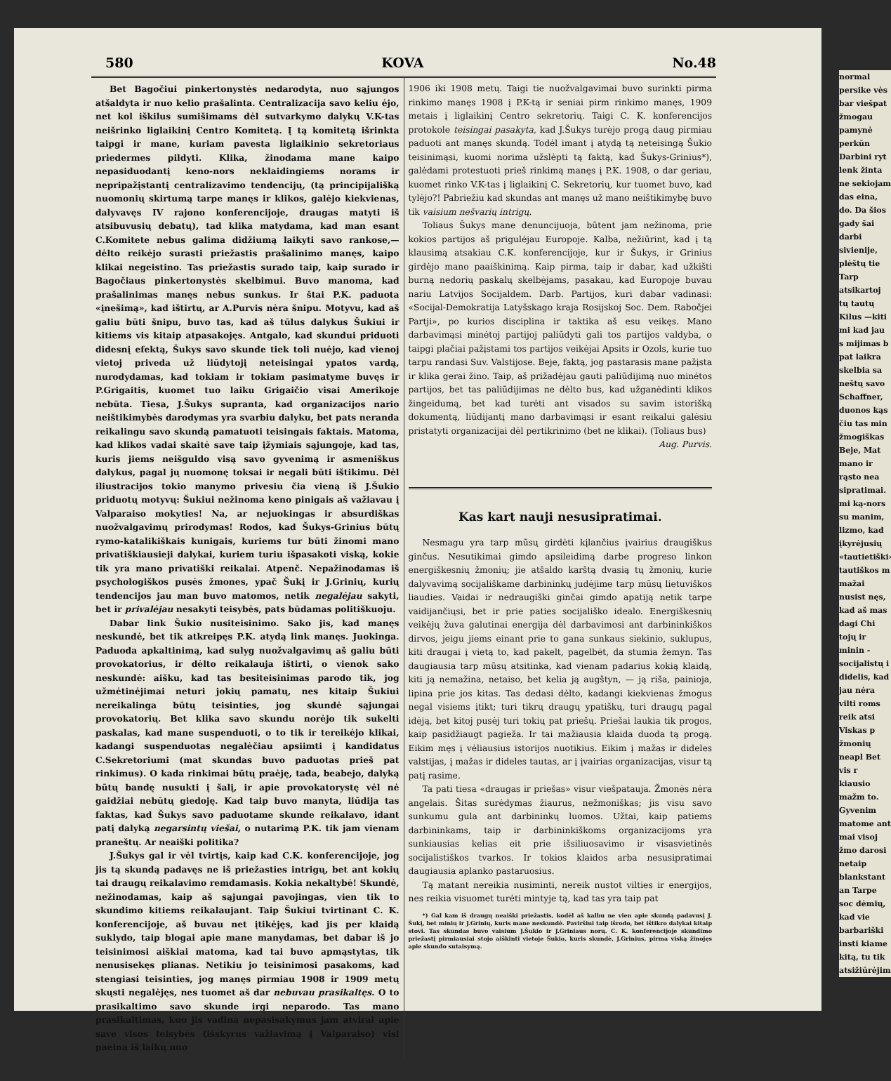580 KOVA No.48
Bet Bagočiui pinkertonystės nedarodyta, nuo sąjungos atšaldyta ir nuo kelio prašalinta. Centralizacija savo keliu ėjo, net kol iškilus sumišimams dėl sutvarkymo dalykų V.K-tas neišrinko liglaikinį Centro Komitetą. Į tą komitetą išrinkta taipgi ir mane, kuriam pavesta liglaikinio sekretoriaus priedermes pildyti. Klika, žinodama mane kaipo nepasiduodantį keno-nors neklaidingiems norams ir nepripažįstantį centralizavimo tendencijų, (tą principijališką nuomonių skirtumą tarpe manęs ir klikos, galėjo kiekvienas, dalyvavęs IV rajono konferencijoje, draugas matyti iš atsibuvusių debatų), tad klika matydama, kad man esant C.Komitete nebus galima didžiumą laikyti savo rankose,— dėlto reikėjo surasti priežastis prašalinimo manęs, kaipo klikai negeistino. Tas priežastis surado taip, kaip surado ir Bagočiaus pinkertonystės skelbimui. Buvo manoma, kad prašalinimas manęs nebus sunkus. Ir štai P.K. paduota «įnešimą», kad ištirtų, ar A.Purvis nėra šnipu. Motyvu, kad aš galiu būti šnipu, buvo tas, kad aš tūlus dalykus Šukiui ir kitiems vis kitaip atpasakojęs. Antgalo, kad skundui priduoti didesnį efektą, Šukys savo skunde tiek toli nuėjo, kad vienoj vietoj priveda už liūdytojį neteisingai ypatos vardą, nurodydamas, kad tokiam ir tokiam pasimatyme buvęs ir P.Grigaitis, kuomet tuo laiku Grigaičio visai Amerikoje nebūta. Tiesa, J.Šukys supranta, kad organizacijos nario neištikimybės darodymas yra svarbiu dalyku, bet pats neranda reikalingu savo skundą pamatuoti teisingais faktais. Matoma, kad klikos vadai skaitė save taip įžymiais sąjungoje, kad tas, kuris jiems neišguldo visą savo gyvenimą ir asmeniškus dalykus, pagal jų nuomonę toksai ir negali būti ištikimu. Dėl iliustracijos tokio manymo privesiu čia vieną iš J.Šukio priduotų motyvų: Šukiui nežinoma keno pinigais aš važiavau į Valparaiso mokyties! Na, ar nejuokingas ir absurdiškas nuožvalgavimų prirodymas! Rodos, kad Šukys-Grinius būtų rymo-katalikiškais kunigais, kuriems tur būti žinomi mano privatiškiausieji dalykai, kuriem turiu išpasakoti viską, kokie tik yra mano privatiški reikalai. Atpenč. Nepažinodamas iš psychologiškos pusės žmones, ypač Šukį ir J.Grinių, kurių tendencijos jau man buvo matomos, netik negalėjau sakyti, bet ir privalėjau nesakyti teisybės, pats būdamas politiškuoju.
Dabar link Šukio nusiteisinimo. Sako jis, kad manęs neskundė, bet tik atkreipęs P.K. atydą link manęs. Juokinga. Paduoda apkaltinimą, kad sulyg nuožvalgavimų aš galiu būti provokatorius, ir dėlto reikalauja ištirti, o vienok sako neskundė: aišku, kad tas besiteisinimas parodo tik, jog užmėtinėjimai neturi jokių pamatų, nes kitaip Šukiui nereikalinga būtų teisinties, jog skundė sąjungai provokatorių. Bet klika savo skundu norėjo tik sukelti paskalas, kad mane suspenduoti, o to tik ir tereikėjo klikai, kadangi suspenduotas negalėčiau apsiimti į kandidatus C.Sekretoriumi (mat skundas buvo paduotas prieš pat rinkimus). O kada rinkimai būtų praėję, tada, beabejo, dalyką būtų bandę nusukti į šalį, ir apie provokatorystę vėl nė gaidžiai nebūtų giedoję. Kad taip buvo manyta, liūdija tas faktas, kad Šukys savo paduotame skunde reikalavo, idant patį dalyką negarsintų viešai, o nutarimą P.K. tik jam vienam praneštų. Ar neaiški politika?
J.Šukys gal ir vėl tvirtįs, kaip kad C.K. konferencijoje, jog jis tą skundą padavęs ne iš priežasties intrigų, bet ant kokių tai draugų reikalavimo remdamasis. Kokia nekaltybė! Skundė, nežinodamas, kaip aš sąjungai pavojingas, vien tik to skundimo kitiems reikalaujant. Taip Šukiui tvirtinant C. K. konferencijoje, aš buvau net įtikėjęs, kad jis per klaidą suklydo, taip blogai apie mane manydamas, bet dabar iš jo teisinimosi aiškiai matoma, kad tai buvo apmąstytas, tik nenusisekęs plianas. Netikiu jo teisinimosi pasakoms, kad stengiasi teisinties, jog manęs pirmiau 1908 ir 1909 metų skųsti negalėjęs, nes tuomet aš dar nebuvau prasikaltęs. O to prasikaltimo savo skunde irgi neparodo. Tas mano prasikaltimas, kuo jis vadina nepasisakymus jam atvirai apie save visos teisybės (išskyrus važiavimą į Valparaiso) visi paeina iš laikų nuo
1906 iki 1908 metų. Taigi tie nuožvalgavimai buvo surinkti pirma rinkimo manęs 1908 į P.K-tą ir seniai pirm rinkimo manęs, 1909 metais į liglaikinį Centro sekretorių. Taigi C. K. konferencijos protokole teisingai pasakyta, kad J.Šukys turėjo progą daug pirmiau paduoti ant manęs skundą. Todėl imant į atydą tą neteisingą Šukio teisinimąsi, kuomi norima užslėpti tą faktą, kad Šukys-Grinius*), galėdami protestuoti prieš rinkimą manęs į P.K. 1908, o dar geriau, kuomet rinko V.K-tas į liglaikinį C. Sekretorių, kur tuomet buvo, kad tylėjo?! Pabriežiu kad skundas ant manęs už mano neištikimybę buvo tik vaisium nešvarių intrigų.
Toliaus Šukys mane denuncijuoja, būtent jam nežinoma, prie kokios partijos aš prigulėjau Europoje. Kalba, nežiūrint, kad į tą klausimą atsakiau C.K. konferencijoje, kur ir Šukys, ir Grinius girdėjo mano paaiškinimą. Kaip pirma, taip ir dabar, kad užkišti burną nedorių paskalų skelbėjams, pasakau, kad Europoje buvau nariu Latvijos Socijaldem. Darb. Partijos, kuri dabar vadinasi: «Socijal-Demokratija Latyšskago kraja Rosijskoj Soc. Dem. Rabočjei Partji», po kurios disciplina ir taktika aš esu veikęs. Mano darbavimąsi minėtoj partijoj paliūdyti gali tos partijos valdyba, o taipgi plačiai pažįstami tos partijos veikėjai Apsits ir Ozols, kurie tuo tarpu randasi Suv. Valstijose. Beje, faktą, jog pastarasis mane pažįsta ir klika gerai žino. Taip, aš prižadėjau gauti paliūdijimą nuo minėtos partijos, bet tas paliūdijimas ne dėlto bus, kad užganėdinti klikos žingeidumą, bet kad turėti ant visados su savim istorišką dokumentą, liūdijantį mano darbavimąsi ir esant reikalui galėsiu pristatyti organizacijai dėl pertikrinimo (bet ne klikai). (Toliaus bus)
Aug. Purvis.
Kas kart nauji nesusipratimai.
Nesmagu yra tarp mūsų girdėti kįlančius įvairius draugiškus ginčus. Nesutikimai gimdo apsileidimą darbe progreso linkon energiškesnių žmonių; jie atšaldo karštą dvasią tų žmonių, kurie dalyvavimą socijališkame darbininkų judėjime tarp mūsų lietuviškos liaudies. Vaidai ir nedraugiški ginčai gimdo apatiją netik tarpe vaidijančiųsi, bet ir prie paties socijališko idealo. Energiškesnių veikėjų žuva galutinai energija dėl darbavimosi ant darbininkiškos dirvos, jeigu jiems einant prie to gana sunkaus siekinio, suklupus, kiti draugai į vietą to, kad pakelt, pagelbėt, da stumia žemyn. Tas daugiausia tarp mūsų atsitinka, kad vienam padarius kokią klaidą, kiti ją nemažina, netaiso, bet kelia ją augštyn, — ją riša, painioja, lipina prie jos kitas. Tas dedasi dėlto, kadangi kiekvienas žmogus negal visiems įtikt; turi tikrų draugų ypatiškų, turi draugų pagal idėją, bet kitoj pusėj turi tokių pat priešų. Priešai laukia tik progos, kaip pasidžiaugt pagieža. Ir tai mažiausia klaida duoda tą progą. Eikim męs į vėliausius istorijos nuotikius. Eikim į mažas ir dideles valstijas, į mažas ir dideles tautas, ar į įvairias organizacijas, visur tą patį rasime.
Ta pati tiesa «draugas ir priešas» visur viešpatauja. Žmonės nėra angelais. Šitas surėdymas žiaurus, nežmoniškas; jis visu savo sunkumu gula ant darbininkų luomos. Užtai, kaip patiems darbininkams, taip ir darbininkiškoms organizacijoms yra sunkiausias kelias eit prie išsiliuosavimo ir visasvietinės socijalistiškos tvarkos. Ir tokios klaidos arba nesusipratimai daugiausia aplanko pastaruosius.
Tą matant nereikia nusiminti, nereik nustot vilties ir energijos, nes reikia visuomet turėti mintyje tą, kad tas yra taip pat
*) Gal kam iš draugų neaiški priežastis, kodėl aš kalbu ne vien apie skundą padavusį J. Šukį, bet minių ir J.Grinių, kuris mane neskundė. Paviršiui taip išrodo, bet ištikro dalykai kitaip stovi. Tas skundas buvo vaisium J.Šukio ir J.Griniaus norų. C. K. konferencijoje skundimo priežastį pirmiausiai stojo aiškinti vietoje Šukio, kuris skundė, J.Grinius, pirma viską žinojęs apie skundo sutaisymą.
normal persike vės bar viešpat žmogau pamynė perkūn Darbini ryt lenk žinta ne sekiojam das eina, do. Da šios gady šai darbi sivienije, plėštų tie Tarp atsikartoj tų tautų Kilus —kiti mi kad jau s mijimas b pat laikra skelbia sa neštų savo Schaffner, duonos kąs čiu tas min žmogiškas Beje, Mat mano ir rąsto nea sipratimai. mi ką-nors su manim, lizmo, kad įkyrėjusių «tautietiški» tautiškos m mažai nusist nęs, kad aš mas dagi Chi tojų ir minin -socijalistų i didelis, kad jau nėra vilti roms reik atsi Viskas p žmonių neapl Bet vis r kiausio mažm to. Gyvenim matome ant mai visoj žmo darosi netaip blankstant an Tarpe soc dėmių, kad vie barbariški insti kiame kitą, tu tik atsižiūrėjim